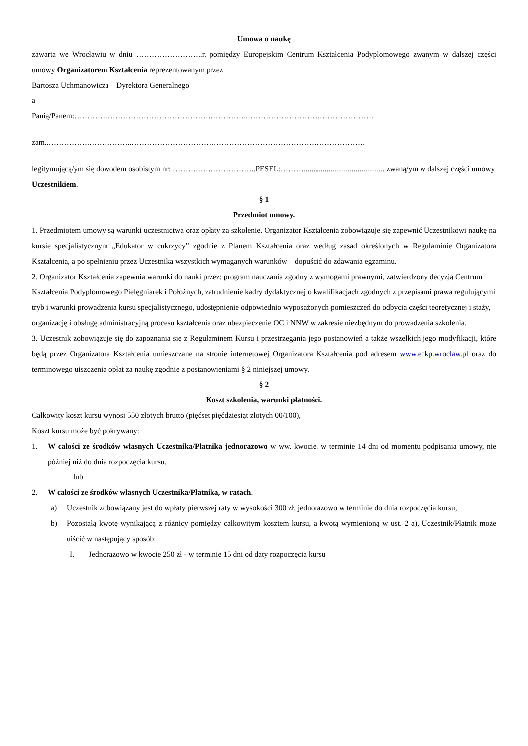Umowa o naukę
zawarta we Wrocławiu w dniu ……………………..r. pomiędzy Europejskim Centrum Kształcenia Podyplomowego zwanym w dalszej części umowy Organizatorem Kształcenia reprezentowanym przez
Bartosza Uchmanowicza – Dyrektora Generalnego
a
Panią/Panem:…………………………………………………………..………………………………………….
zam..…………….……………..……………………………………………………………………………….
legitymującą/ym się dowodem osobistym nr: ……….…………………..PESEL:……….......................................... zwaną/ym w dalszej części umowy Uczestnikiem.
§ 1
Przedmiot umowy.
1. Przedmiotem umowy są warunki uczestnictwa oraz opłaty za szkolenie. Organizator Kształcenia zobowiązuje się zapewnić Uczestnikowi naukę na kursie specjalistycznym „Edukator w cukrzycy” zgodnie z Planem Kształcenia oraz według zasad określonych w Regulaminie Organizatora Kształcenia, a po spełnieniu przez Uczestnika wszystkich wymaganych warunków – dopuścić do zdawania egzaminu.
2. Organizator Kształcenia zapewnia warunki do nauki przez: program nauczania zgodny z wymogami prawnymi, zatwierdzony decyzją Centrum Kształcenia Podyplomowego Pielęgniarek i Położnych, zatrudnienie kadry dydaktycznej o kwalifikacjach zgodnych z przepisami prawa regulującymi tryb i warunki prowadzenia kursu specjalistycznego, udostępnienie odpowiednio wyposażonych pomieszczeń do odbycia części teoretycznej i staży, organizację i obsługę administracyjną procesu kształcenia oraz ubezpieczenie OC i NNW w zakresie niezbędnym do prowadzenia szkolenia.
3. Uczestnik zobowiązuje się do zapoznania się z Regulaminem Kursu i przestrzegania jego postanowień a także wszelkich jego modyfikacji, które będą przez Organizatora Kształcenia umieszczane na stronie internetowej Organizatora Kształcenia pod adresem www.eckp.wroclaw.pl oraz do terminowego uiszczenia opłat za naukę zgodnie z postanowieniami § 2 niniejszej umowy.
§ 2
Koszt szkolenia, warunki płatności.
Całkowity koszt kursu wynosi 550 złotych brutto (pięćset pięćdziesiąt złotych 00/100),
Koszt kursu może być pokrywany:
1. W całości ze środków własnych Uczestnika/Płatnika jednorazowo w ww. kwocie, w terminie 14 dni od momentu podpisania umowy, nie później niż do dnia rozpoczęcia kursu.
lub
2. W całości ze środków własnych Uczestnika/Płatnika, w ratach.
a) Uczestnik zobowiązany jest do wpłaty pierwszej raty w wysokości 300 zł, jednorazowo w terminie do dnia rozpoczęcia kursu,
b) Pozostałą kwotę wynikającą z różnicy pomiędzy całkowitym kosztem kursu, a kwotą wymienioną w ust. 2 a), Uczestnik/Płatnik może uiścić w następujący sposób:
I. Jednorazowo w kwocie 250 zł - w terminie 15 dni od daty rozpoczęcia kursu